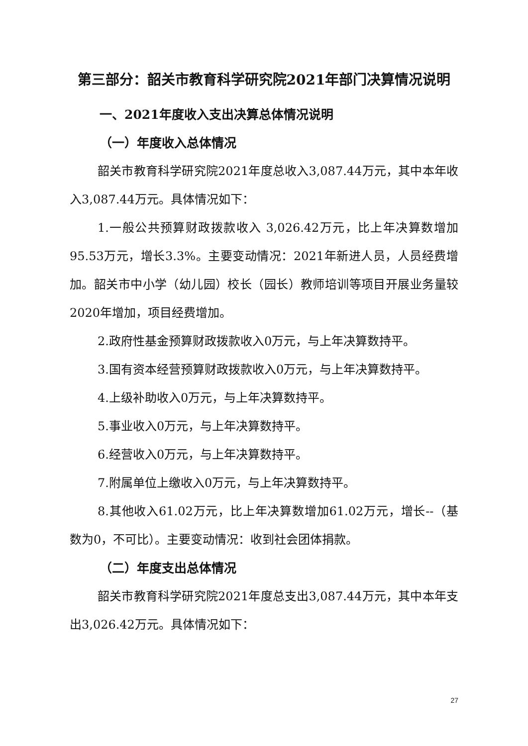第三部分：韶关市教育科学研究院2021年部门决算情况说明
一、2021年度收入支出决算总体情况说明
（一）年度收入总体情况
韶关市教育科学研究院2021年度总收入3,087.44万元，其中本年收入3,087.44万元。具体情况如下：
1.一般公共预算财政拨款收入 3,026.42万元，比上年决算数增加95.53万元，增长3.3%。主要变动情况：2021年新进人员，人员经费增加。韶关市中小学（幼儿园）校长（园长）教师培训等项目开展业务量较2020年增加，项目经费增加。
2.政府性基金预算财政拨款收入0万元，与上年决算数持平。
3.国有资本经营预算财政拨款收入0万元，与上年决算数持平。
4.上级补助收入0万元，与上年决算数持平。
5.事业收入0万元，与上年决算数持平。
6.经营收入0万元，与上年决算数持平。
7.附属单位上缴收入0万元，与上年决算数持平。
8.其他收入61.02万元，比上年决算数增加61.02万元，增长--（基数为0，不可比）。主要变动情况：收到社会团体捐款。
（二）年度支出总体情况
韶关市教育科学研究院2021年度总支出3,087.44万元，其中本年支出3,026.42万元。具体情况如下：
27